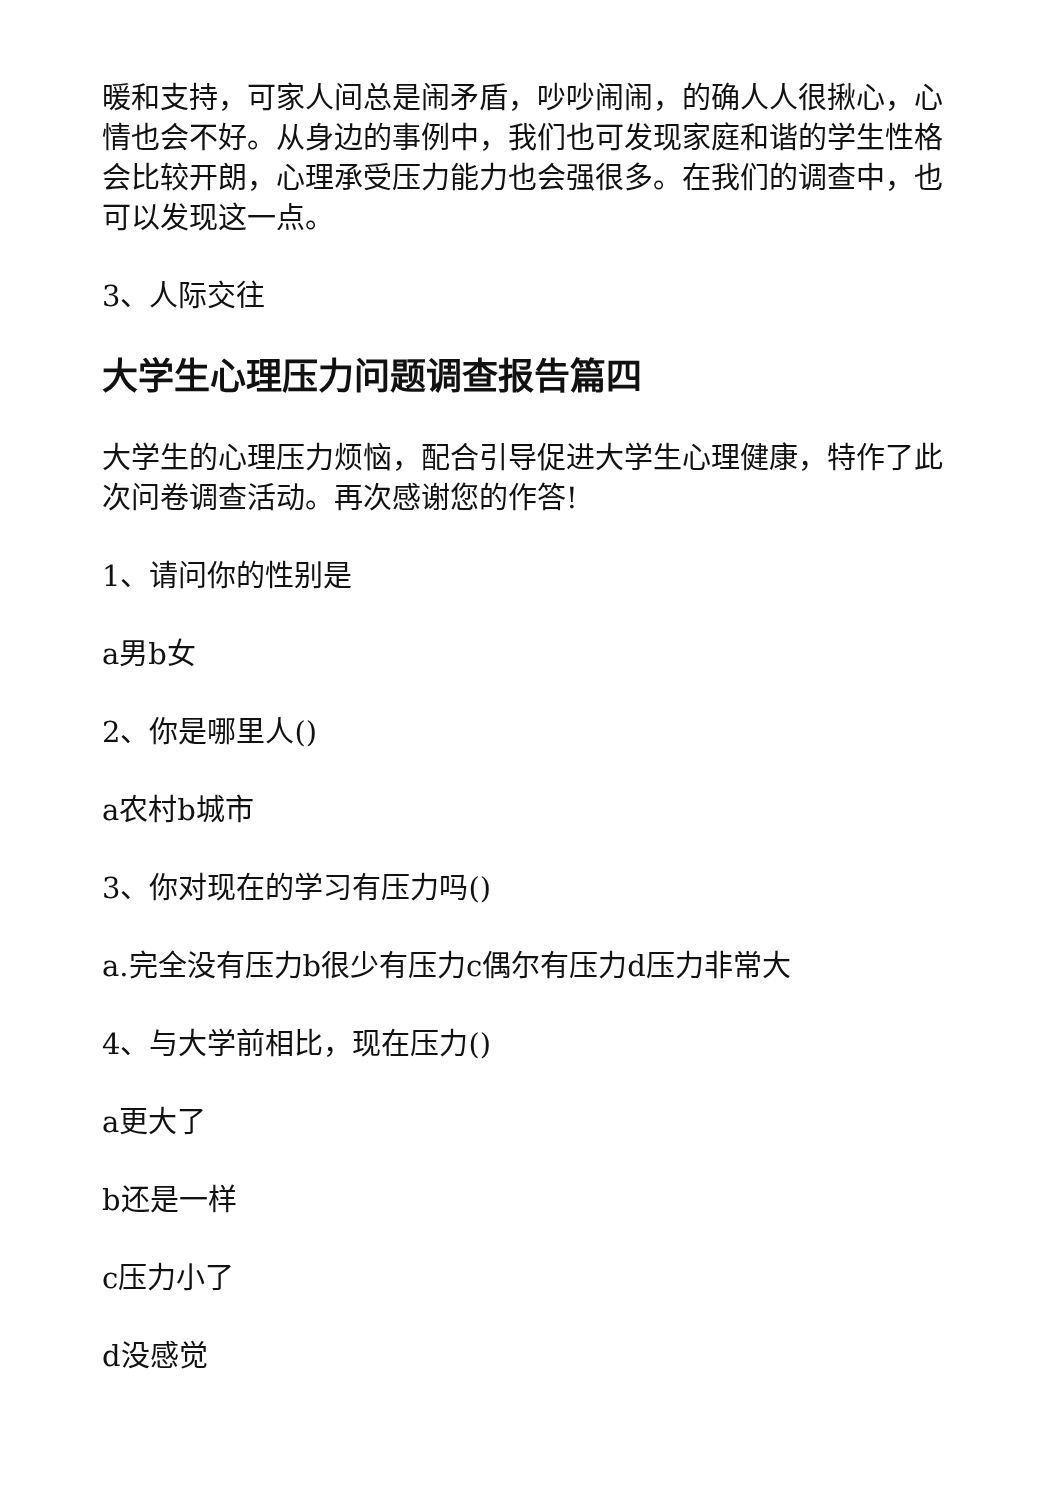暖和支持，可家人间总是闹矛盾，吵吵闹闹，的确人人很揪心，心情也会不好。从身边的事例中，我们也可发现家庭和谐的学生性格会比较开朗，心理承受压力能力也会强很多。在我们的调查中，也可以发现这一点。
3、人际交往
大学生心理压力问题调查报告篇四
大学生的心理压力烦恼，配合引导促进大学生心理健康，特作了此次问卷调查活动。再次感谢您的作答!
1、请问你的性别是
a男b女
2、你是哪里人()
a农村b城市
3、你对现在的学习有压力吗()
a.完全没有压力b很少有压力c偶尔有压力d压力非常大
4、与大学前相比，现在压力()
a更大了
b还是一样
c压力小了
d没感觉